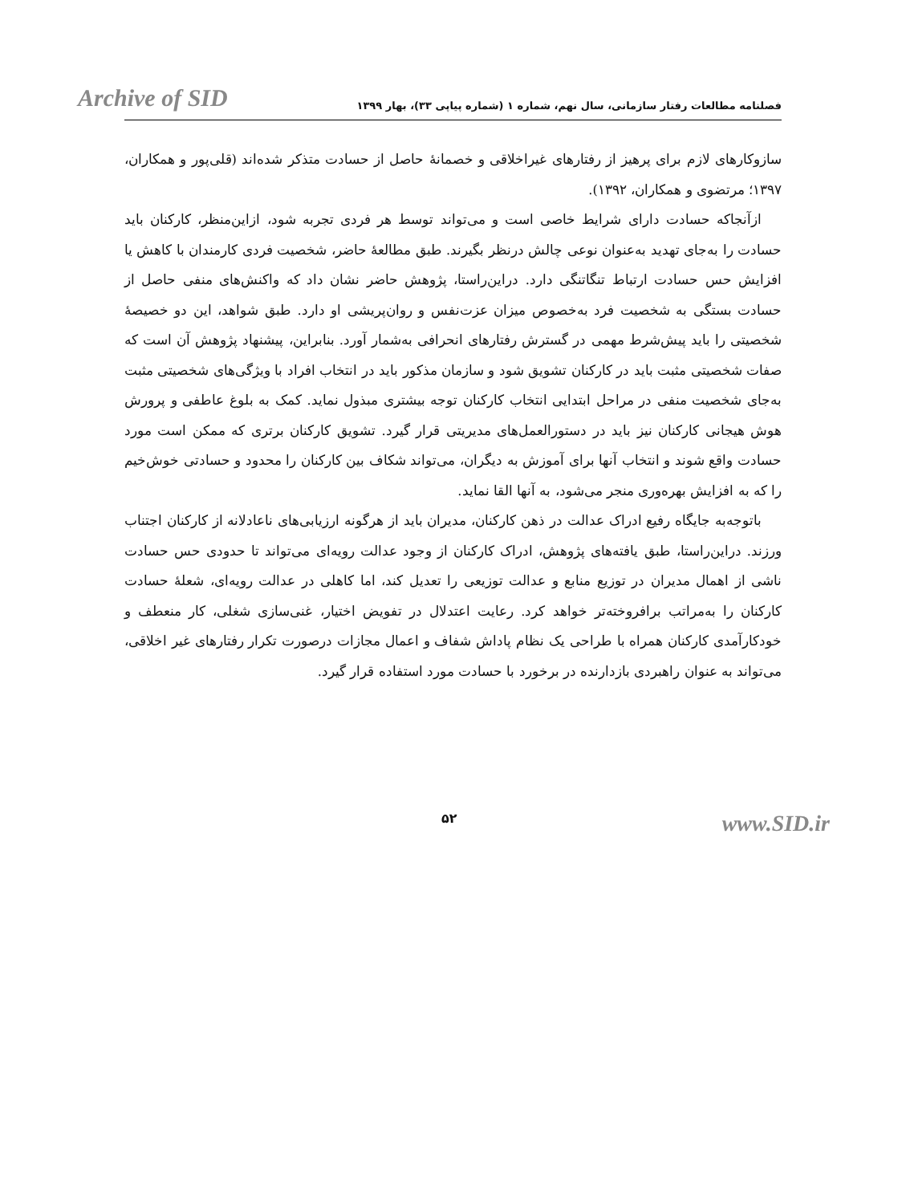Archive of SID
فصلنامه مطالعات رفتار سازمانی، سال نهم، شماره ۱ (شماره پیاپی ۳۳)، بهار ۱۳۹۹
سازوکارهای لازم برای پرهیز از رفتارهای غیراخلاقی و خصمانهٔ حاصل از حسادت متذکر شده‌اند (قلی‌پور و همکاران، ۱۳۹۷؛ مرتضوی و همکاران، ۱۳۹۲).
ازآنجاکه حسادت دارای شرایط خاصی است و می‌تواند توسط هر فردی تجربه شود، ازاین‌منظر، کارکنان باید حسادت را به‌جای تهدید به‌عنوان نوعی چالش درنظر بگیرند. طبق مطالعهٔ حاضر، شخصیت فردی کارمندان با کاهش یا افزایش حس حسادت ارتباط تنگاتنگی دارد. دراین‌راستا، پژوهش حاضر نشان داد که واکنش‌های منفی حاصل از حسادت بستگی به شخصیت فرد به‌خصوص میزان عزت‌نفس و روان‌پریشی او دارد. طبق شواهد، این دو خصیصهٔ شخصیتی را باید پیش‌شرط مهمی در گسترش رفتارهای انحرافی به‌شمار آورد. بنابراین، پیشنهاد پژوهش آن است که صفات شخصیتی مثبت باید در کارکنان تشویق شود و سازمان مذکور باید در انتخاب افراد با ویژگی‌های شخصیتی مثبت به‌جای شخصیت منفی در مراحل ابتدایی انتخاب کارکنان توجه بیشتری مبذول نماید. کمک به بلوغ عاطفی و پرورش هوش هیجانی کارکنان نیز باید در دستورالعمل‌های مدیریتی قرار گیرد. تشویق کارکنان برتری که ممکن است مورد حسادت واقع شوند و انتخاب آنها برای آموزش به دیگران، می‌تواند شکاف بین کارکنان را محدود و حسادتی خوش‌خیم را که به افزایش بهره‌وری منجر می‌شود، به آنها القا نماید.
باتوجه‌به جایگاه رفیع ادراک عدالت در ذهن کارکنان، مدیران باید از هرگونه ارزیابی‌های ناعادلانه از کارکنان اجتناب ورزند. دراین‌راستا، طبق یافته‌های پژوهش، ادراک کارکنان از وجود عدالت رویه‌ای می‌تواند تا حدودی حس حسادت ناشی از اهمال مدیران در توزیع منابع و عدالت توزیعی را تعدیل کند، اما کاهلی در عدالت رویه‌ای، شعلهٔ حسادت کارکنان را به‌مراتب برافروخته‌تر خواهد کرد. رعایت اعتدلال در تفویض اختیار، غنی‌سازی شغلی، کار منعطف و خودکارآمدی کارکنان همراه با طراحی یک نظام پاداش شفاف و اعمال مجازات درصورت تکرار رفتارهای غیر اخلاقی، می‌تواند به عنوان راهبردی بازدارنده در برخورد با حسادت مورد استفاده قرار گیرد.
۵۲
www.SID.ir